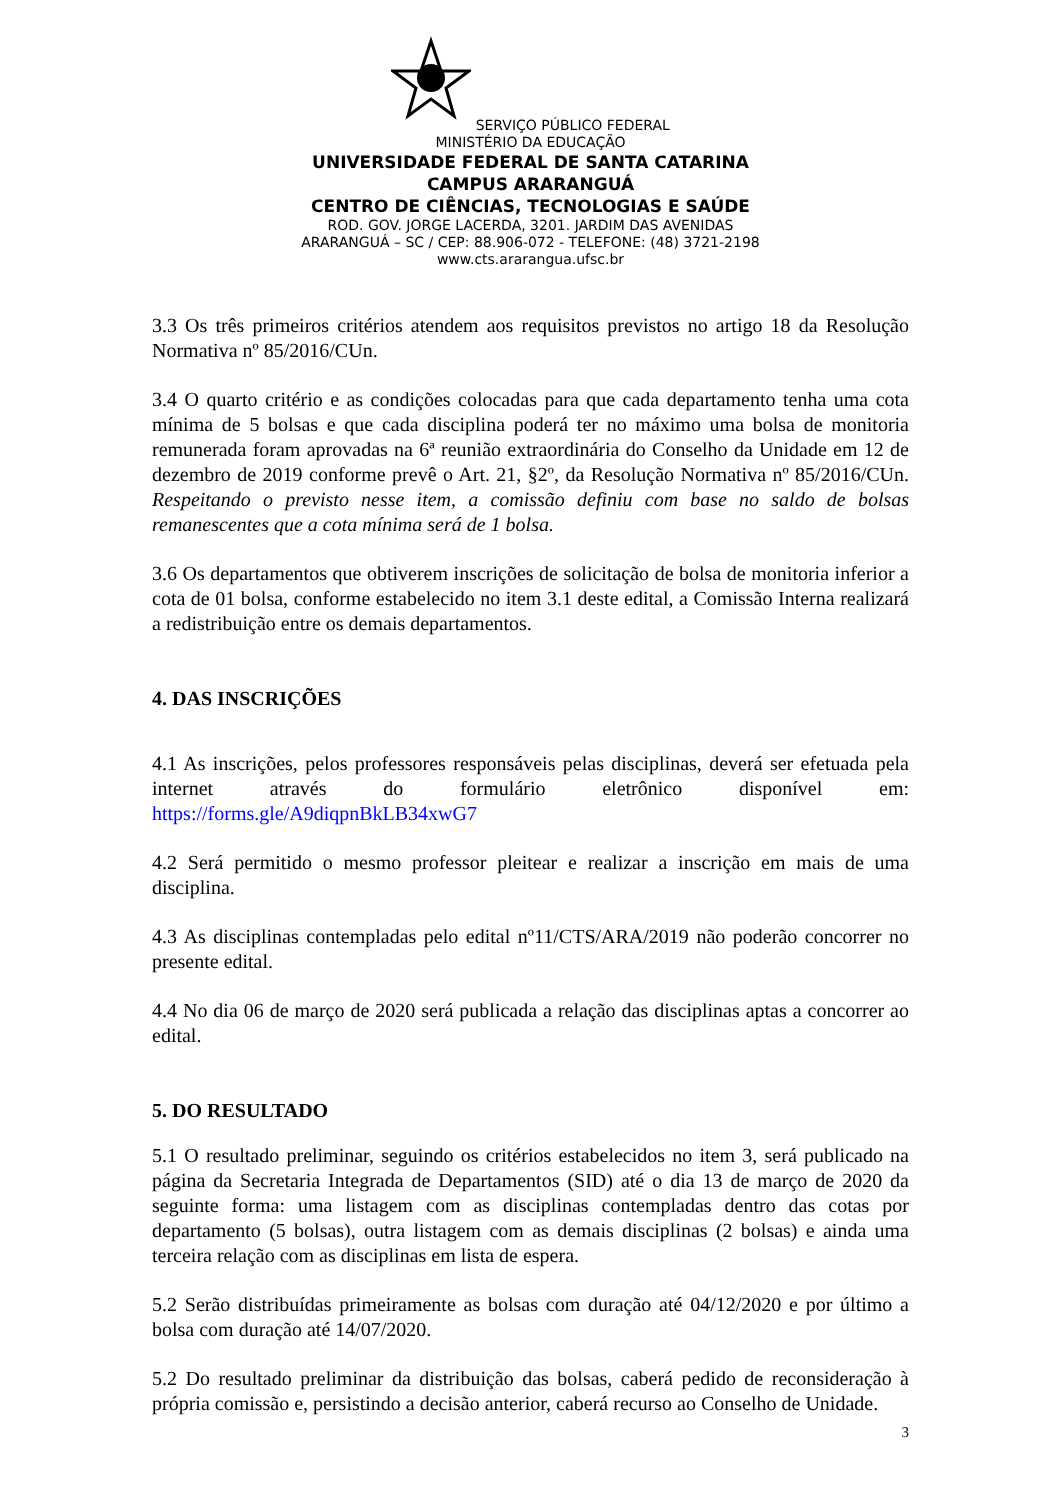SERVIÇO PÚBLICO FEDERAL
MINISTÉRIO DA EDUCAÇÃO
UNIVERSIDADE FEDERAL DE SANTA CATARINA
CAMPUS ARARANGUÁ
CENTRO DE CIÊNCIAS, TECNOLOGIAS E SAÚDE
ROD. GOV. JORGE LACERDA, 3201. JARDIM DAS AVENIDAS
ARARANGUÁ – SC / CEP: 88.906-072 - TELEFONE: (48) 3721-2198
www.cts.ararangua.ufsc.br
3.3 Os três primeiros critérios atendem aos requisitos previstos no artigo 18 da Resolução Normativa nº 85/2016/CUn.
3.4 O quarto critério e as condições colocadas para que cada departamento tenha uma cota mínima de 5 bolsas e que cada disciplina poderá ter no máximo uma bolsa de monitoria remunerada foram aprovadas na 6ª reunião extraordinária do Conselho da Unidade em 12 de dezembro de 2019 conforme prevê o Art. 21, §2º, da Resolução Normativa nº 85/2016/CUn. Respeitando o previsto nesse item, a comissão definiu com base no saldo de bolsas remanescentes que a cota mínima será de 1 bolsa.
3.6 Os departamentos que obtiverem inscrições de solicitação de bolsa de monitoria inferior a cota de 01 bolsa, conforme estabelecido no item 3.1 deste edital, a Comissão Interna realizará a redistribuição entre os demais departamentos.
4. DAS INSCRIÇÕES
4.1 As inscrições, pelos professores responsáveis pelas disciplinas, deverá ser efetuada pela internet através do formulário eletrônico disponível em: https://forms.gle/A9diqpnBkLB34xwG7
4.2 Será permitido o mesmo professor pleitear e realizar a inscrição em mais de uma disciplina.
4.3 As disciplinas contempladas pelo edital nº11/CTS/ARA/2019 não poderão concorrer no presente edital.
4.4 No dia 06 de março de 2020 será publicada a relação das disciplinas aptas a concorrer ao edital.
5. DO RESULTADO
5.1 O resultado preliminar, seguindo os critérios estabelecidos no item 3, será publicado na página da Secretaria Integrada de Departamentos (SID) até o dia 13 de março de 2020 da seguinte forma: uma listagem com as disciplinas contempladas dentro das cotas por departamento (5 bolsas), outra listagem com as demais disciplinas (2 bolsas) e ainda uma terceira relação com as disciplinas em lista de espera.
5.2 Serão distribuídas primeiramente as bolsas com duração até 04/12/2020 e por último a bolsa com duração até 14/07/2020.
5.2 Do resultado preliminar da distribuição das bolsas, caberá pedido de reconsideração à própria comissão e, persistindo a decisão anterior, caberá recurso ao Conselho de Unidade.
3